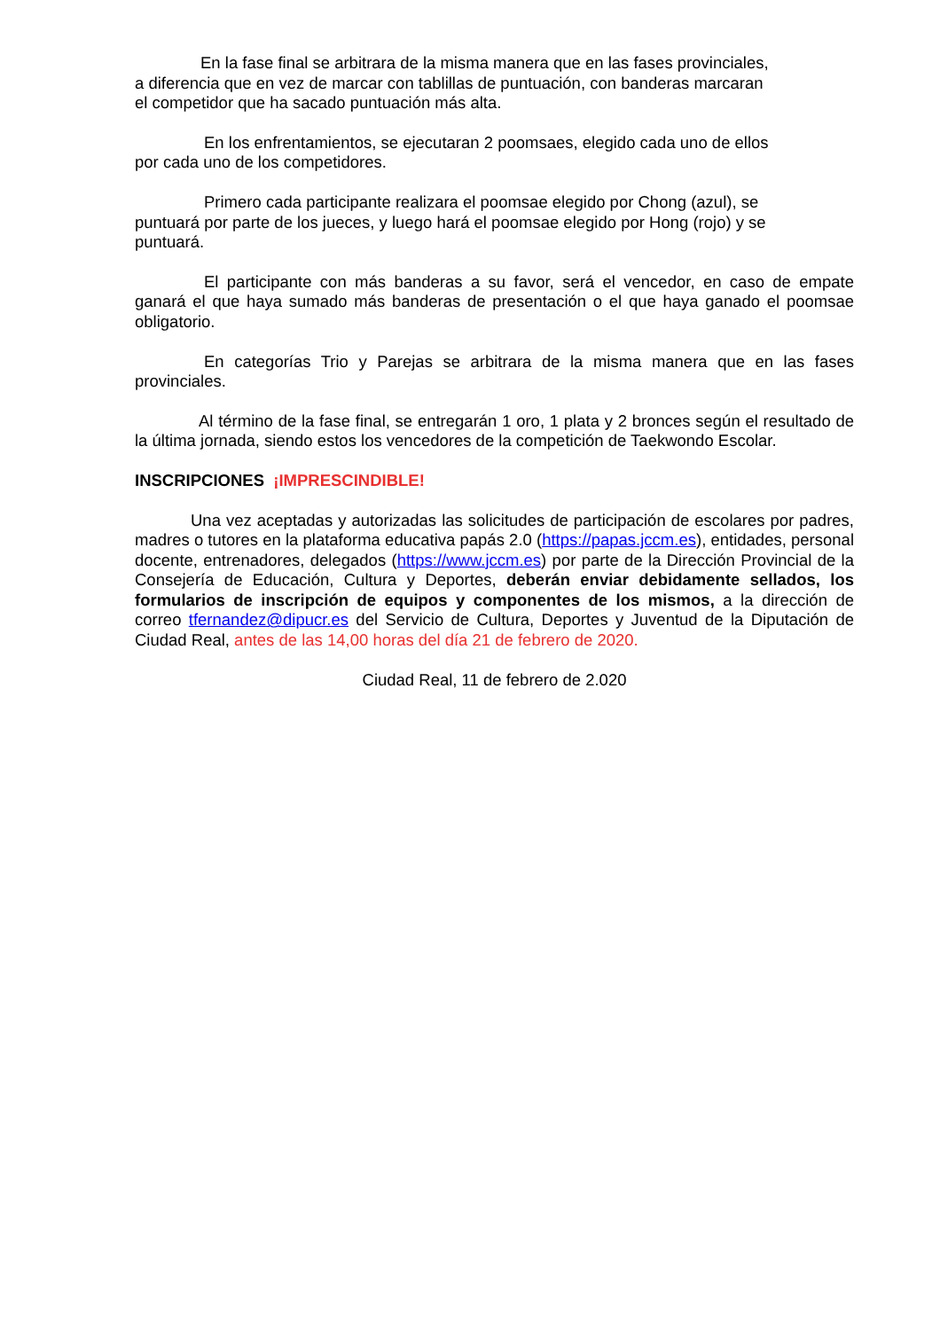En la fase final se arbitrara de la misma manera que en las fases provinciales,
a diferencia que en vez de marcar con tablillas de puntuación, con banderas marcaran
el competidor que ha sacado puntuación más alta.
En los enfrentamientos, se ejecutaran 2 poomsaes, elegido cada uno de ellos
por cada uno de los competidores.
Primero cada participante realizara el poomsae elegido por Chong (azul), se
puntuará por parte de los jueces, y luego hará el poomsae elegido por Hong (rojo) y se
puntuará.
El participante con más banderas a su favor, será el vencedor, en caso de empate ganará el que haya sumado más banderas de presentación o el que haya ganado el poomsae obligatorio.
En categorías Trio y Parejas se arbitrara de la misma manera que en las fases provinciales.
Al término de la fase final, se entregarán 1 oro, 1 plata y 2 bronces según el resultado de la última jornada, siendo estos los vencedores de la competición de Taekwondo Escolar.
INSCRIPCIONES ¡IMPRESCINDIBLE!
Una vez aceptadas y autorizadas las solicitudes de participación de escolares por padres, madres o tutores en la plataforma educativa papás 2.0 (https://papas.jccm.es), entidades, personal docente, entrenadores, delegados (https://www.jccm.es) por parte de la Dirección Provincial de la Consejería de Educación, Cultura y Deportes, deberán enviar debidamente sellados, los formularios de inscripción de equipos y componentes de los mismos, a la dirección de correo tfernandez@dipucr.es del Servicio de Cultura, Deportes y Juventud de la Diputación de Ciudad Real, antes de las 14,00 horas del día 21 de febrero de 2020.
Ciudad Real, 11 de febrero de 2.020